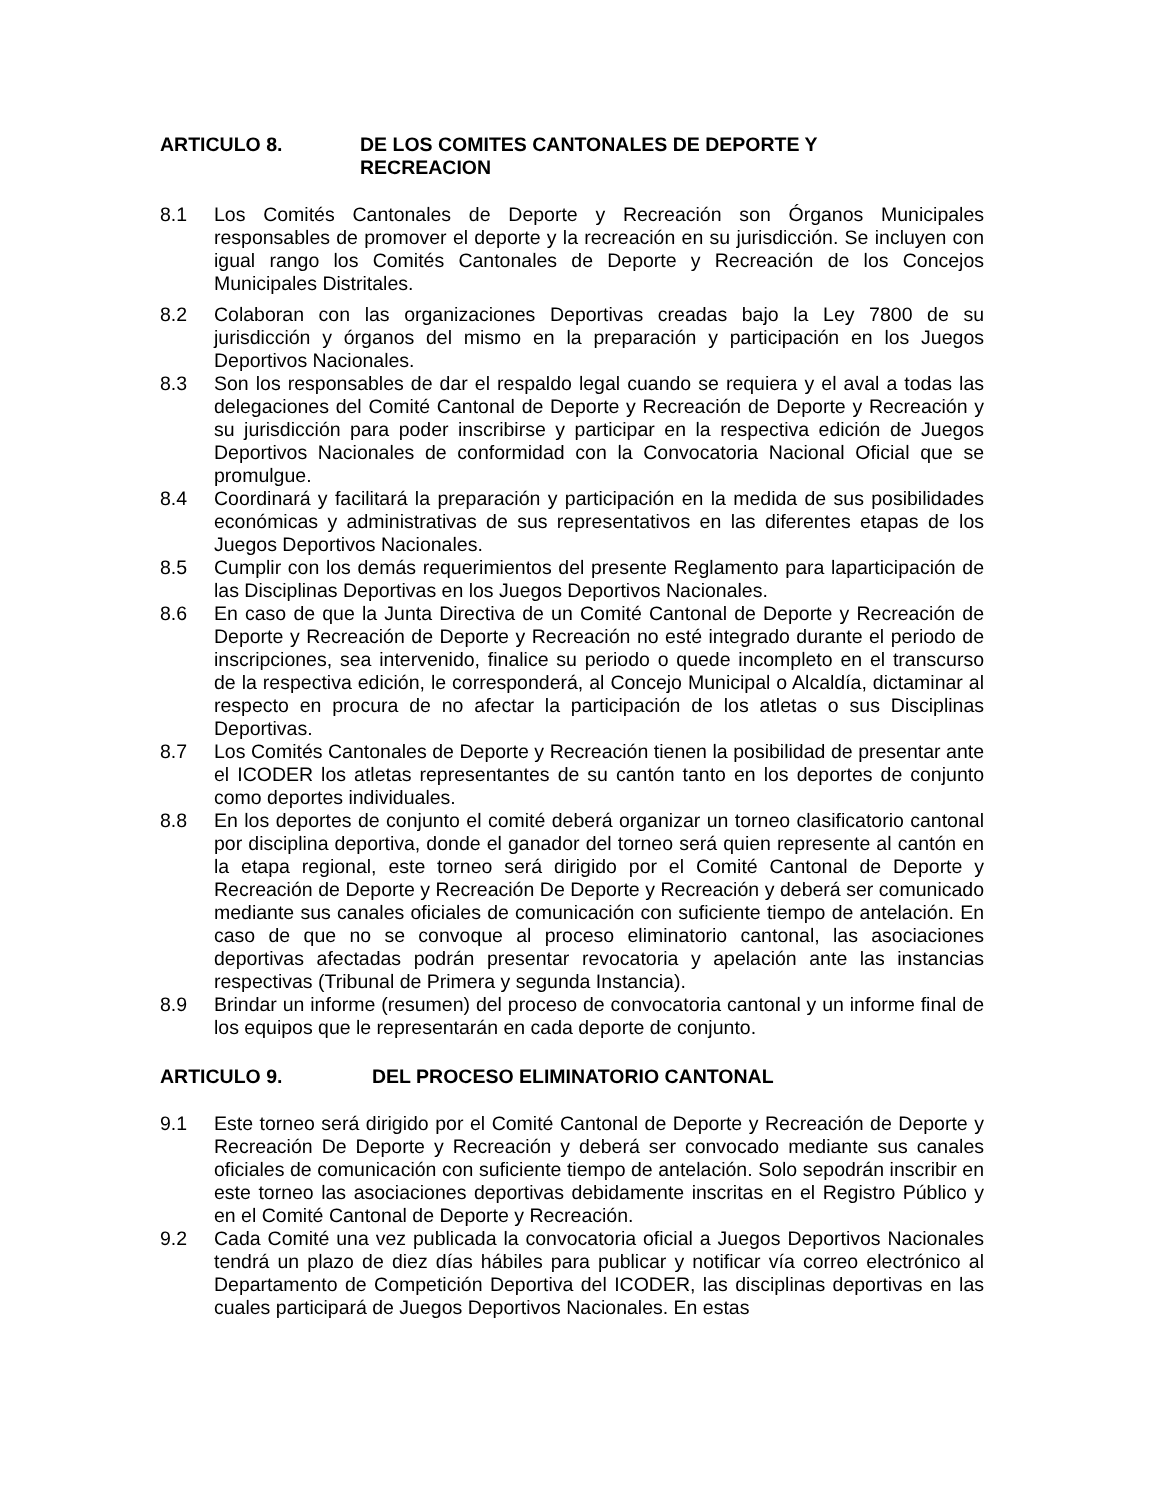ARTICULO 8. DE LOS COMITES CANTONALES DE DEPORTE Y
RECREACION
8.1 Los Comités Cantonales de Deporte y Recreación son Órganos Municipales responsables de promover el deporte y la recreación en su jurisdicción. Se incluyen con igual rango los Comités Cantonales de Deporte y Recreación de los Concejos Municipales Distritales.
8.2 Colaboran con las organizaciones Deportivas creadas bajo la Ley 7800 de su jurisdicción y órganos del mismo en la preparación y participación en los Juegos Deportivos Nacionales.
8.3 Son los responsables de dar el respaldo legal cuando se requiera y el aval a todas las delegaciones del Comité Cantonal de Deporte y Recreación de Deporte y Recreación y su jurisdicción para poder inscribirse y participar en la respectiva edición de Juegos Deportivos Nacionales de conformidad con la Convocatoria Nacional Oficial que se promulgue.
8.4 Coordinará y facilitará la preparación y participación en la medida de sus posibilidades económicas y administrativas de sus representativos en las diferentes etapas de los Juegos Deportivos Nacionales.
8.5 Cumplir con los demás requerimientos del presente Reglamento para laparticipación de las Disciplinas Deportivas en los Juegos Deportivos Nacionales.
8.6 En caso de que la Junta Directiva de un Comité Cantonal de Deporte y Recreación de Deporte y Recreación de Deporte y Recreación no esté integrado durante el periodo de inscripciones, sea intervenido, finalice su periodo o quede incompleto en el transcurso de la respectiva edición, le corresponderá, al Concejo Municipal o Alcaldía, dictaminar al respecto en procura de no afectar la participación de los atletas o sus Disciplinas Deportivas.
8.7 Los Comités Cantonales de Deporte y Recreación tienen la posibilidad de presentar ante el ICODER los atletas representantes de su cantón tanto en los deportes de conjunto como deportes individuales.
8.8 En los deportes de conjunto el comité deberá organizar un torneo clasificatorio cantonal por disciplina deportiva, donde el ganador del torneo será quien represente al cantón en la etapa regional, este torneo será dirigido por el Comité Cantonal de Deporte y Recreación de Deporte y Recreación De Deporte y Recreación y deberá ser comunicado mediante sus canales oficiales de comunicación con suficiente tiempo de antelación. En caso de que no se convoque al proceso eliminatorio cantonal, las asociaciones deportivas afectadas podrán presentar revocatoria y apelación ante las instancias respectivas (Tribunal de Primera y segunda Instancia).
8.9 Brindar un informe (resumen) del proceso de convocatoria cantonal y un informe final de los equipos que le representarán en cada deporte de conjunto.
ARTICULO 9. DEL PROCESO ELIMINATORIO CANTONAL
9.1 Este torneo será dirigido por el Comité Cantonal de Deporte y Recreación de Deporte y Recreación De Deporte y Recreación y deberá ser convocado mediante sus canales oficiales de comunicación con suficiente tiempo de antelación. Solo sepodrán inscribir en este torneo las asociaciones deportivas debidamente inscritas en el Registro Público y en el Comité Cantonal de Deporte y Recreación.
9.2 Cada Comité una vez publicada la convocatoria oficial a Juegos Deportivos Nacionales tendrá un plazo de diez días hábiles para publicar y notificar vía correo electrónico al Departamento de Competición Deportiva del ICODER, las disciplinas deportivas en las cuales participará de Juegos Deportivos Nacionales. En estas